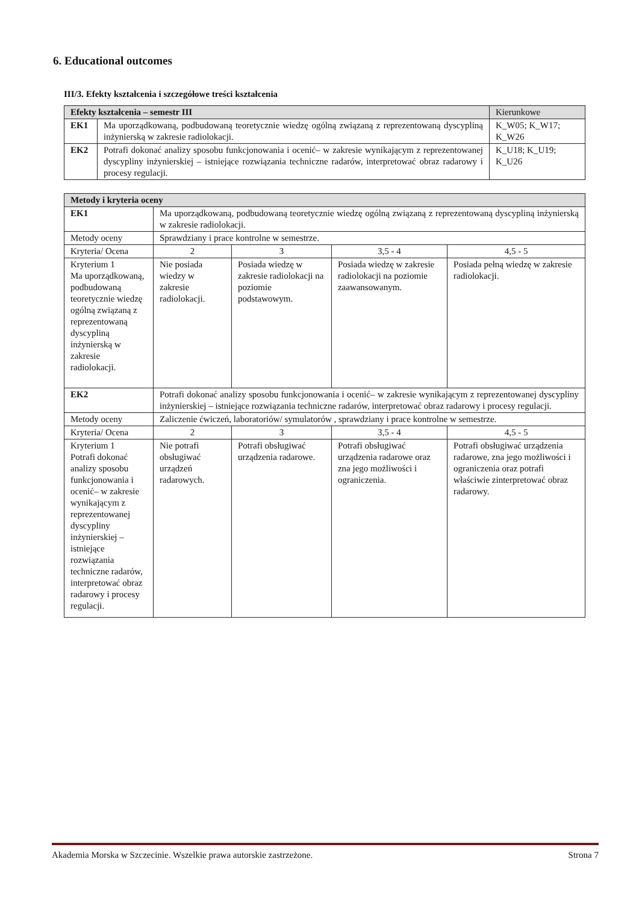6. Educational outcomes
III/3. Efekty kształcenia i szczegółowe treści kształcenia
| Efekty kształcenia – semestr III | | Kierunkowe |
| --- | --- | --- |
| EK1 | Ma uporządkowaną, podbudowaną teoretycznie wiedzę ogólną związaną z reprezentowaną dyscypliną inżynierską w zakresie radiolokacji. | K_W05; K_W17; K_W26 |
| EK2 | Potrafi dokonać analizy sposobu funkcjonowania i ocenić– w zakresie wynikającym z reprezentowanej dyscypliny inżynierskiej – istniejące rozwiązania techniczne radarów, interpretować obraz radarowy i procesy regulacji. | K_U18; K_U19; K_U26 |
| Metody i kryteria oceny | | | | |
| --- | --- | --- | --- | --- |
| EK1 | Ma uporządkowaną, podbudowaną teoretycznie wiedzę ogólną związaną z reprezentowaną dyscypliną inżynierską w zakresie radiolokacji. | | | |
| Metody oceny | Sprawdziany i prace kontrolne w semestrze. | | | |
| Kryteria/ Ocena | 2 | 3 | 3,5 - 4 | 4,5 - 5 |
| Kryterium 1 Ma uporządkowaną, podbudowaną teoretycznie wiedzę ogólną związaną z reprezentowaną dyscypliną inżynierską w zakresie radiolokacji. | Nie posiada wiedzy w zakresie radiolokacji. | Posiada wiedzę w zakresie radiolokacji na poziomie podstawowym. | Posiada wiedzę w zakresie radiolokacji na poziomie zaawansowanym. | Posiada pełną wiedzę w zakresie radiolokacji. |
| EK2 | Potrafi dokonać analizy sposobu funkcjonowania i ocenić– w zakresie wynikającym z reprezentowanej dyscypliny inżynierskiej – istniejące rozwiązania techniczne radarów, interpretować obraz radarowy i procesy regulacji. | | | |
| Metody oceny | Zaliczenie ćwiczeń, laboratoriów/ symulatorów , sprawdziany i prace kontrolne w semestrze. | | | |
| Kryteria/ Ocena | 2 | 3 | 3,5 - 4 | 4,5 - 5 |
| Kryterium 1 Potrafi dokonać analizy sposobu funkcjonowania i ocenić– w zakresie wynikającym z reprezentowanej dyscypliny inżynierskiej – istniejące rozwiązania techniczne radarów, interpretować obraz radarowy i procesy regulacji. | Nie potrafi obsługiwać urządzeń radarowych. | Potrafi obsługiwać urządzenia radarowe. | Potrafi obsługiwać urządzenia radarowe oraz zna jego możliwości i ograniczenia. | Potrafi obsługiwać urządzenia radarowe, zna jego możliwości i ograniczenia oraz potrafi właściwie zinterpretować obraz radarowy. |
Akademia Morska w Szczecinie. Wszelkie prawa autorskie zastrzeżone. Strona 7